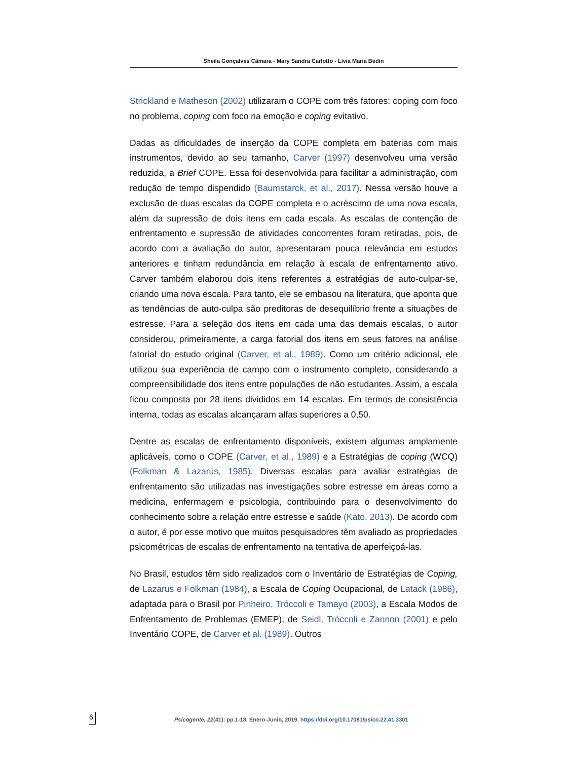Sheila Gonçalves Câmara - Mary Sandra Carlotto - Lívia Maria Bedin
Strickland e Matheson (2002) utilizaram o COPE com três fatores: coping com foco no problema, coping com foco na emoção e coping evitativo.
Dadas as dificuldades de inserção da COPE completa em baterias com mais instrumentos, devido ao seu tamanho, Carver (1997) desenvolveu uma versão reduzida, a Brief COPE. Essa foi desenvolvida para facilitar a administração, com redução de tempo dispendido (Baumstarck, et al., 2017). Nessa versão houve a exclusão de duas escalas da COPE completa e o acréscimo de uma nova escala, além da supressão de dois itens em cada escala. As escalas de contenção de enfrentamento e supressão de atividades concorrentes foram retiradas, pois, de acordo com a avaliação do autor, apresentaram pouca relevância em estudos anteriores e tinham redundância em relação à escala de enfrentamento ativo. Carver também elaborou dois itens referentes a estratégias de auto-culpar-se, criando uma nova escala. Para tanto, ele se embasou na literatura, que aponta que as tendências de auto-culpa são preditoras de desequilíbrio frente a situações de estresse. Para a seleção dos itens em cada uma das demais escalas, o autor considerou, primeiramente, a carga fatorial dos itens em seus fatores na análise fatorial do estudo original (Carver, et al., 1989). Como um critério adicional, ele utilizou sua experiência de campo com o instrumento completo, considerando a compreensibilidade dos itens entre populações de não estudantes. Assim, a escala ficou composta por 28 itens divididos em 14 escalas. Em termos de consistência interna, todas as escalas alcançaram alfas superiores a 0,50.
Dentre as escalas de enfrentamento disponíveis, existem algumas amplamente aplicáveis, como o COPE (Carver, et al., 1989) e a Estratégias de coping (WCQ) (Folkman & Lazarus, 1985). Diversas escalas para avaliar estratégias de enfrentamento são utilizadas nas investigações sobre estresse em áreas como a medicina, enfermagem e psicologia, contribuindo para o desenvolvimento do conhecimento sobre a relação entre estresse e saúde (Kato, 2013). De acordo com o autor, é por esse motivo que muitos pesquisadores têm avaliado as propriedades psicométricas de escalas de enfrentamento na tentativa de aperfeiçoá-las.
No Brasil, estudos têm sido realizados com o Inventário de Estratégias de Coping, de Lazarus e Folkman (1984), a Escala de Coping Ocupacional, de Latack (1986), adaptada para o Brasil por Pinheiro, Tróccoli e Tamayo (2003), a Escala Modos de Enfrentamento de Problemas (EMEP), de Seidl, Tróccoli e Zannon (2001) e pelo Inventário COPE, de Carver et al. (1989). Outros
6 Psicogente, 22(41): pp.1-18. Enero-Junio, 2019. https://doi.org/10.17081/psico.22.41.3301